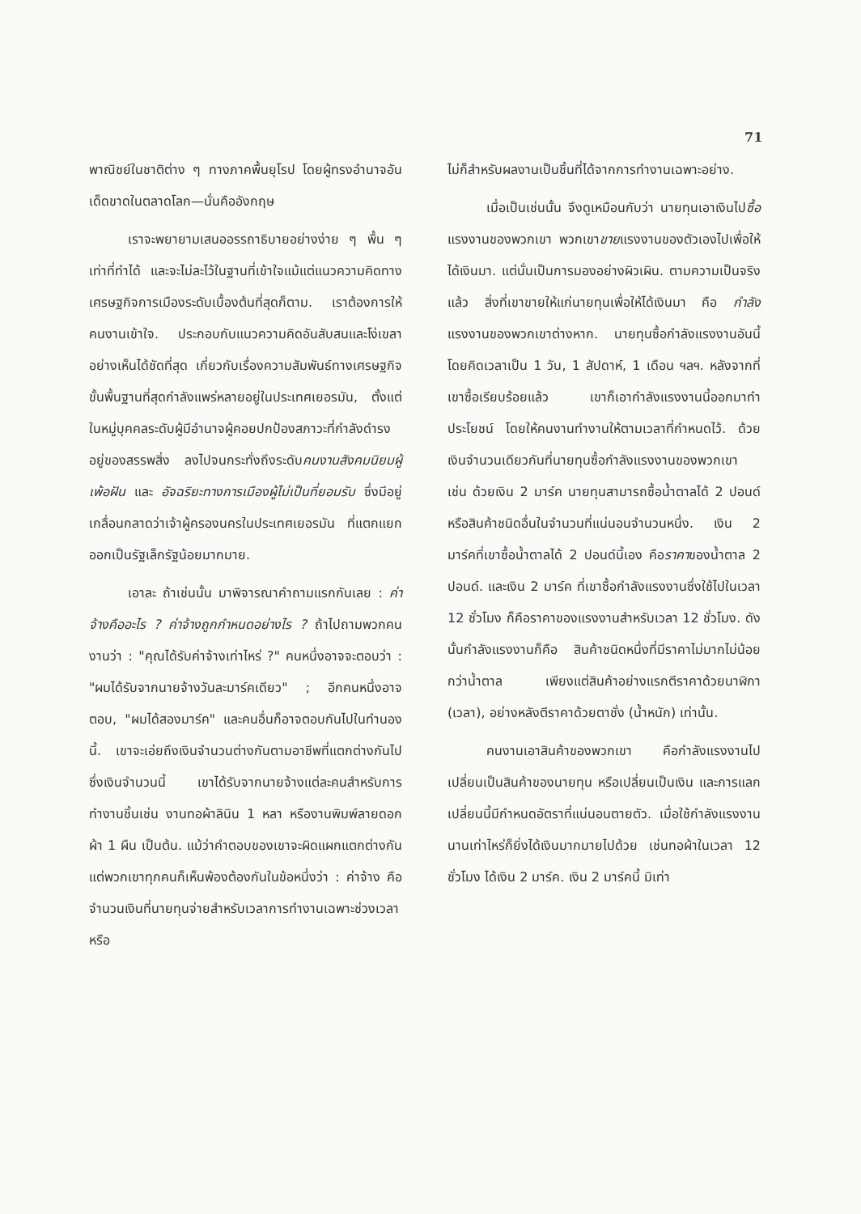71
พาณิชย์ในชาติต่าง ๆ ทางภาคพื้นยุโรป โดยผู้ทรงอำนาจอันเด็ดขาดในตลาดโลก—นั่นคืออังกฤษ
เราจะพยายามเสนออรรถาธิบายอย่างง่าย ๆ พื้น ๆ เท่าที่ทำได้ และจะไม่ละไว้ในฐานที่เข้าใจแม้แต่แนวความคิดทางเศรษฐกิจการเมืองระดับเบื้องต้นที่สุดก็ตาม. เราต้องการให้คนงานเข้าใจ. ประกอบกับแนวความคิดอันสับสนและโง่เขลาอย่างเห็นได้ชัดที่สุด เกี่ยวกับเรื่องความสัมพันธ์ทางเศรษฐกิจขั้นพื้นฐานที่สุดกำลังแพร่หลายอยู่ในประเทศเยอรมัน, ตั้งแต่ในหมู่บุคคลระดับผู้มีอำนาจผู้คอยปกป้องสภาวะที่กำลังดำรงอยู่ของสรรพสิ่ง ลงไปจนกระทั่งถึงระดับคนงานสังคมนิยมผู้เพ้อฝัน และ อัจฉริยะทางการเมืองผู้ไม่เป็นที่ยอมรับ ซึ่งมีอยู่เกลื่อนกลาดว่าเจ้าผู้ครองนครในประเทศเยอรมัน ที่แตกแยกออกเป็นรัฐเล็กรัฐน้อยมากมาย.
เอาละ ถ้าเช่นนั้น มาพิจารณาคำถามแรกกันเลย : ค่าจ้างคืออะไร ? ค่าจ้างถูกกำหนดอย่างไร ? ถ้าไปถามพวกคนงานว่า : "คุณได้รับค่าจ้างเท่าไหร่ ?" คนหนึ่งอาจจะตอบว่า : "ผมได้รับจากนายจ้างวันละมาร์คเดียว" ; อีกคนหนึ่งอาจตอบ, "ผมได้สองมาร์ค" และคนอื่นก็อาจตอบกันไปในทำนองนี้. เขาจะเอ่ยถึงเงินจำนวนต่างกันตามอาชีพที่แตกต่างกันไป ซึ่งเงินจำนวนนี้ เขาได้รับจากนายจ้างแต่ละคนสำหรับการทำงานชิ้นเช่น งานทอผ้าลินิน 1 หลา หรืองานพิมพ์ลายดอกผ้า 1 ผืน เป็นต้น. แม้ว่าคำตอบของเขาจะผิดแผกแตกต่างกัน แต่พวกเขาทุกคนก็เห็นพ้องต้องกันในข้อหนึ่งว่า : ค่าจ้าง คือจำนวนเงินที่นายทุนจ่ายสำหรับเวลาการทำงานเฉพาะช่วงเวลา หรือ
ไม่ก็สำหรับผลงานเป็นชิ้นที่ได้จากการทำงานเฉพาะอย่าง.
เมื่อเป็นเช่นนั้น จึงดูเหมือนกับว่า นายทุนเอาเงินไปซื้อแรงงานของพวกเขา พวกเขาขายแรงงานของตัวเองไปเพื่อให้ได้เงินมา. แต่นั่นเป็นการมองอย่างผิวเผิน. ตามความเป็นจริงแล้ว สิ่งที่เขาขายให้แก่นายทุนเพื่อให้ได้เงินมา คือ กำลังแรงงานของพวกเขาต่างหาก. นายทุนซื้อกำลังแรงงานอันนี้โดยคิดเวลาเป็น 1 วัน, 1 สัปดาห์, 1 เดือน ฯลฯ. หลังจากที่เขาซื้อเรียบร้อยแล้ว เขาก็เอากำลังแรงงานนี้ออกมาทำประโยชน์ โดยให้คนงานทำงานให้ตามเวลาที่กำหนดไว้. ด้วยเงินจำนวนเดียวกันที่นายทุนซื้อกำลังแรงงานของพวกเขา เช่น ด้วยเงิน 2 มาร์ค นายทุนสามารถซื้อน้ำตาลได้ 2 ปอนด์ หรือสินค้าชนิดอื่นในจำนวนที่แน่นอนจำนวนหนึ่ง. เงิน 2 มาร์คที่เขาซื้อน้ำตาลได้ 2 ปอนด์นี้เอง คือราคาของน้ำตาล 2 ปอนด์. และเงิน 2 มาร์ค ที่เขาซื้อกำลังแรงงานซึ่งใช้ไปในเวลา 12 ชั่วโมง ก็คือราคาของแรงงานสำหรับเวลา 12 ชั่วโมง. ดังนั้นกำลังแรงงานก็คือ สินค้าชนิดหนึ่งที่มีราคาไม่มากไม่น้อยกว่าน้ำตาล เพียงแต่สินค้าอย่างแรกตีราคาด้วยนาฬิกา (เวลา), อย่างหลังตีราคาด้วยตาชั่ง (น้ำหนัก) เท่านั้น.
คนงานเอาสินค้าของพวกเขา คือกำลังแรงงานไปเปลี่ยนเป็นสินค้าของนายทุน หรือเปลี่ยนเป็นเงิน และการแลกเปลี่ยนนี้มีกำหนดอัตราที่แน่นอนตายตัว. เมื่อใช้กำลังแรงงานนานเท่าไหร่ก็ยิ่งได้เงินมากมายไปด้วย เช่นทอผ้าในเวลา 12 ชั่วโมง ได้เงิน 2 มาร์ค. เงิน 2 มาร์คนี้ มิเท่า